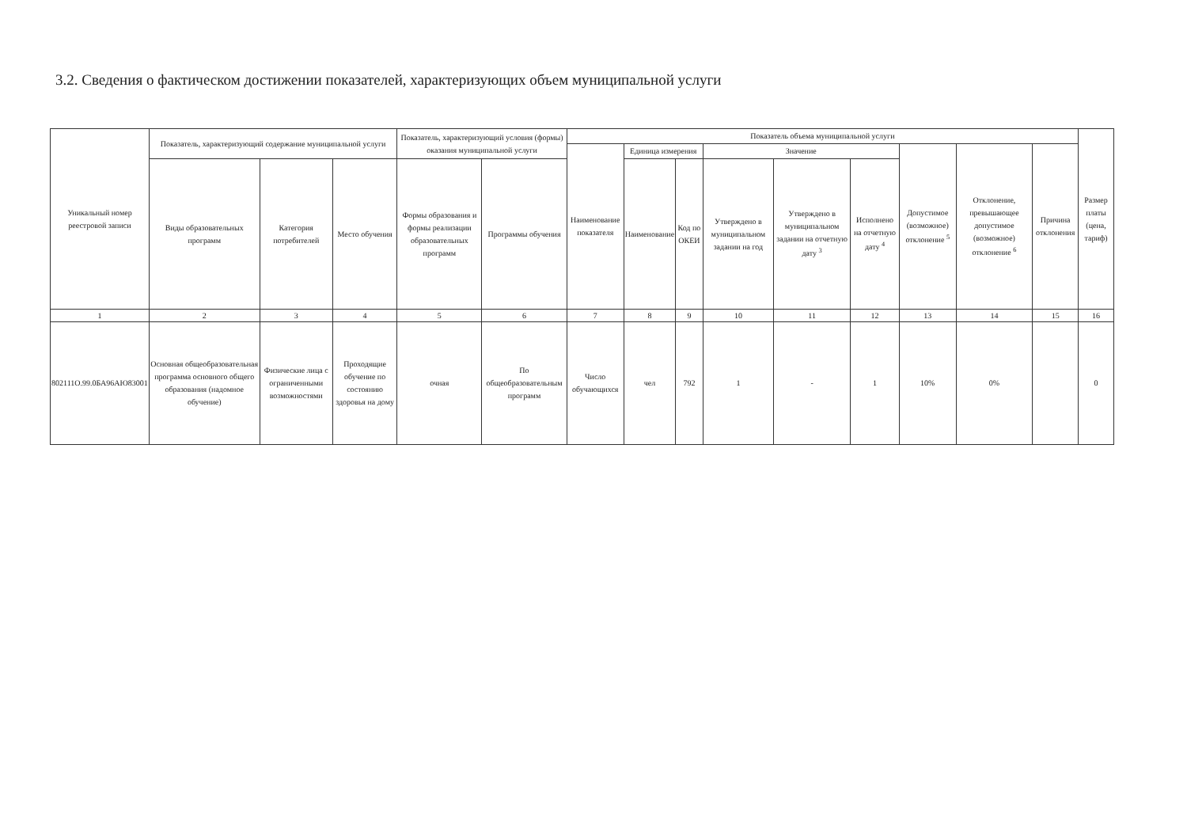3.2. Сведения о фактическом достижении показателей, характеризующих объем муниципальной услуги
| Уникальный номер реестровой записи | Показатель, характеризующий содержание муниципальной услуги | | | Показатель, характеризующий условия (формы) оказания муниципальной услуги | | Показатель объема муниципальной услуги | | | | | | | | | Размер платы (цена, тариф) |
| --- | --- | --- | --- | --- | --- | --- | --- | --- | --- | --- | --- | --- | --- | --- | --- |
| | | | | | | Наименование показателя | Единица измерения | | Значение | | | Допустимое (возможное) отклонение <sup>5</sup> | Отклонение, превышающее допустимое (возможное) отклонение <sup>6</sup> | Причина отклонения | |
| | Виды образовательных программ | Категория потребителей | Место обучения | Формы образования и формы реализации образовательных программ | Программы обучения | | Наименование | Код по ОКЕИ | Утверждено в муниципальном задании на год | Утверждено в муниципальном задании на отчетную дату <sup>3</sup> | Исполнено на отчетную дату <sup>4</sup> | | | | |
| 1 | 2 | 3 | 4 | 5 | 6 | 7 | 8 | 9 | 10 | 11 | 12 | 13 | 14 | 15 | 16 |
| 802111О.99.0БА96АЮ83001 | Основная общеобразовательная программа основного общего образования (надомное обучение) | Физические лица с ограниченными возможностями | Проходящие обучение по состоянию здоровья на дому | очная | По общеобразовательным программ | Число обучающихся | чел | 792 | 1 | - | 1 | 10% | 0% | | 0 |